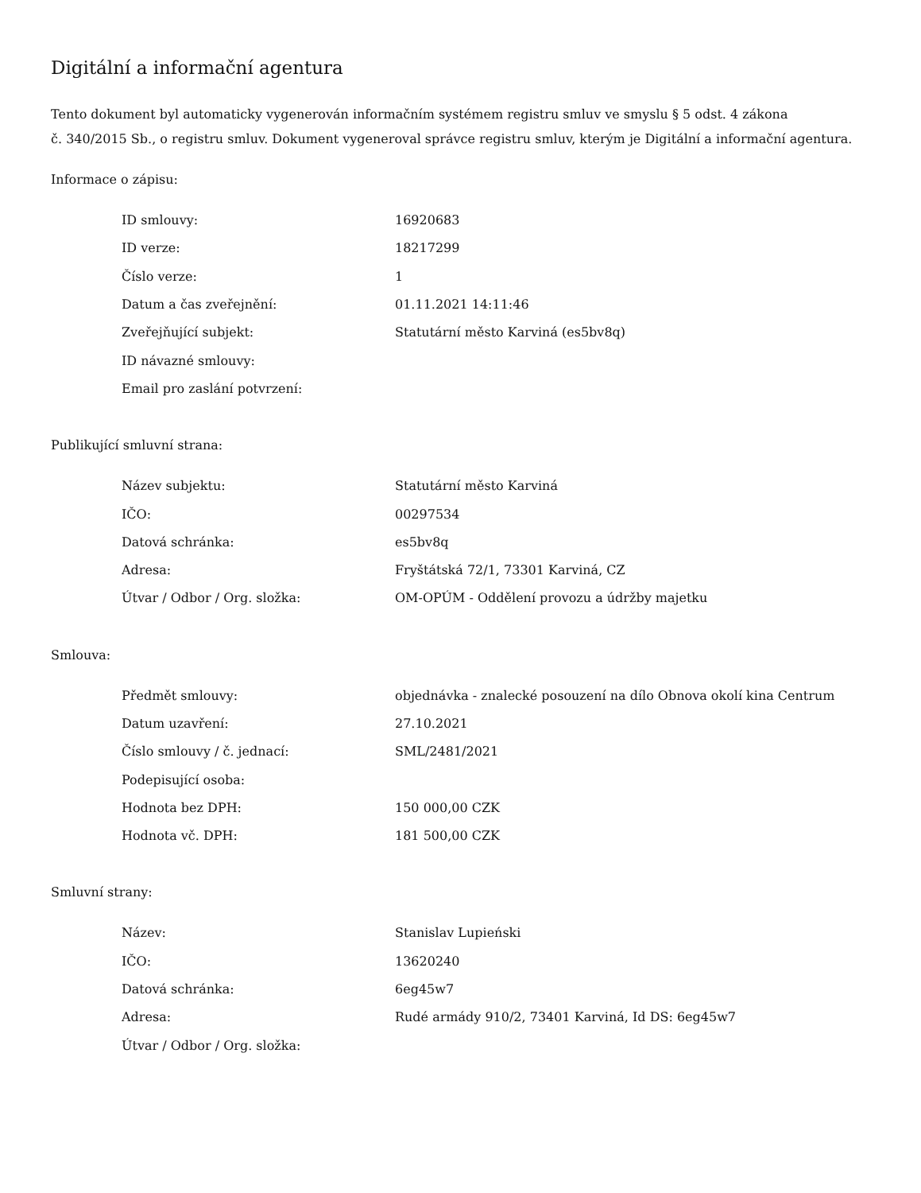Digitální a informační agentura
Tento dokument byl automaticky vygenerován informačním systémem registru smluv ve smyslu § 5 odst. 4 zákona
č. 340/2015 Sb., o registru smluv. Dokument vygeneroval správce registru smluv, kterým je Digitální a informační agentura.
Informace o zápisu:
| ID smlouvy: | 16920683 |
| ID verze: | 18217299 |
| Číslo verze: | 1 |
| Datum a čas zveřejnění: | 01.11.2021 14:11:46 |
| Zveřejňující subjekt: | Statutární město Karviná (es5bv8q) |
| ID návazné smlouvy: | |
| Email pro zaslání potvrzení: | |
Publikující smluvní strana:
| Název subjektu: | Statutární město Karviná |
| IČO: | 00297534 |
| Datová schránka: | es5bv8q |
| Adresa: | Fryštátská 72/1, 73301 Karviná, CZ |
| Útvar / Odbor / Org. složka: | OM-OPÚM - Oddělení provozu a údržby majetku |
Smlouva:
| Předmět smlouvy: | objednávka - znalecké posouzení na dílo Obnova okolí kina Centrum |
| Datum uzavření: | 27.10.2021 |
| Číslo smlouvy / č. jednací: | SML/2481/2021 |
| Podepisující osoba: | |
| Hodnota bez DPH: | 150 000,00 CZK |
| Hodnota vč. DPH: | 181 500,00 CZK |
Smluvní strany:
| Název: | Stanislav Lupieński |
| IČO: | 13620240 |
| Datová schránka: | 6eg45w7 |
| Adresa: | Rudé armády 910/2, 73401 Karviná, Id DS: 6eg45w7 |
| Útvar / Odbor / Org. složka: | |